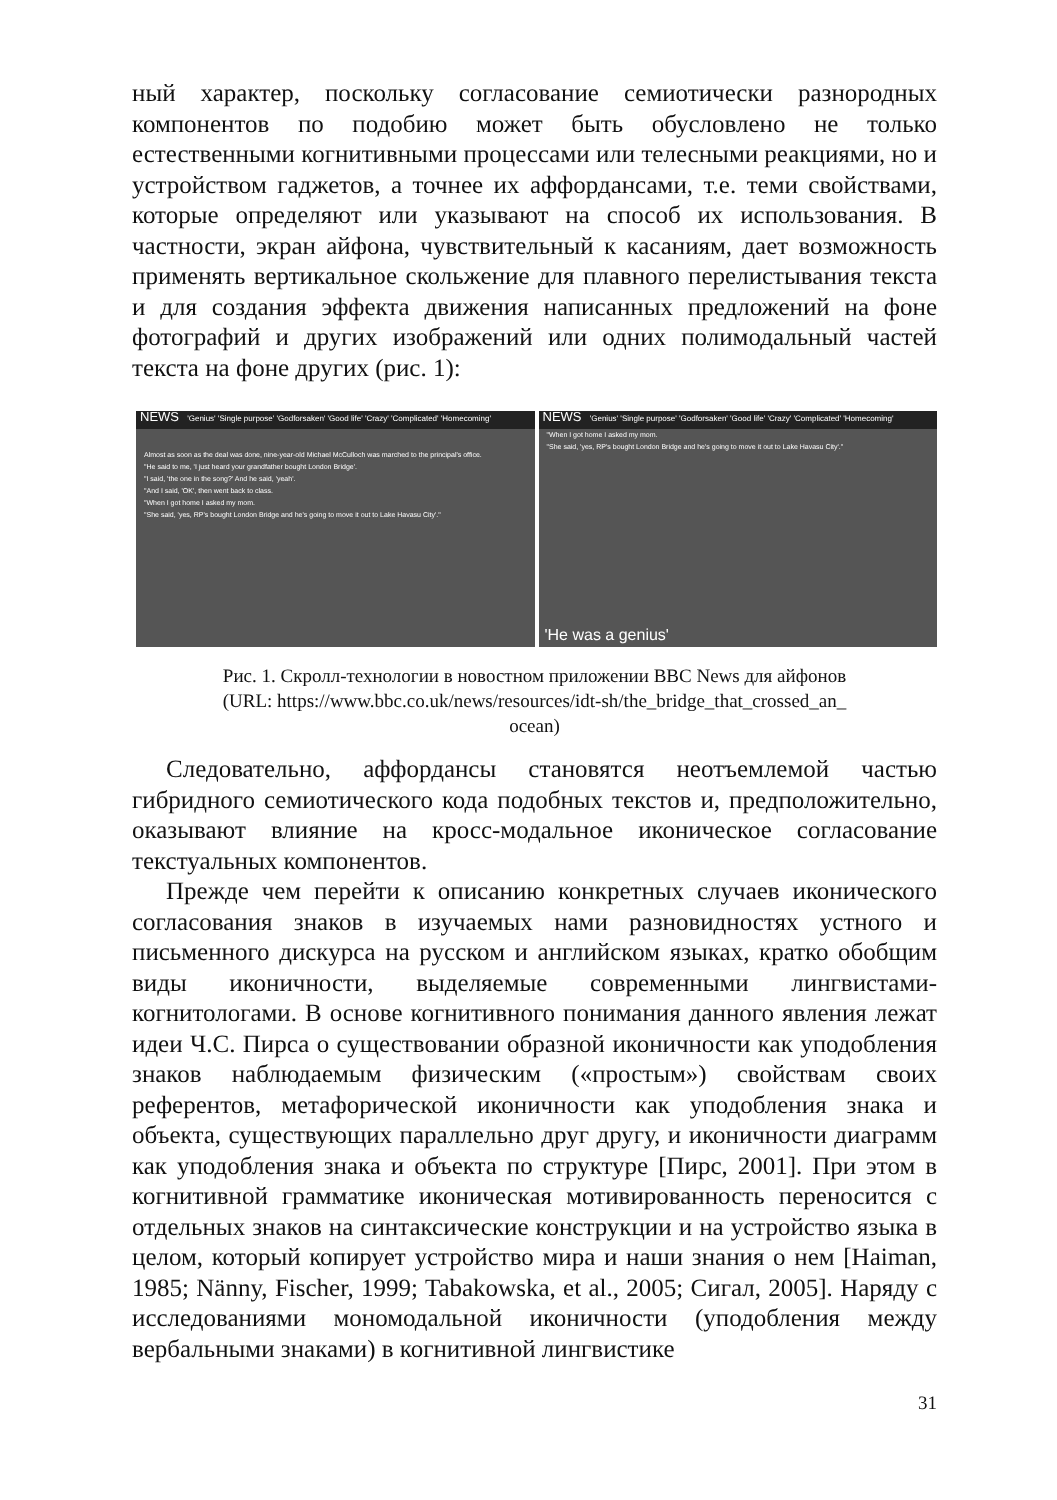ный характер, поскольку согласование семиотически разнородных компонентов по подобию может быть обусловлено не только естественными когнитивными процессами или телесными реакциями, но и устройством гаджетов, а точнее их аффордансами, т.е. теми свойствами, которые определяют или указывают на способ их использования. В частности, экран айфона, чувствительный к касаниям, дает возможность применять вертикальное скольжение для плавного перелистывания текста и для создания эффекта движения написанных предложений на фоне фотографий и других изображений или одних полимодальный частей текста на фоне других (рис. 1):
NEWS 'Genius' 'Single purpose' 'Godforsaken' 'Good life' 'Crazy' 'Complicated' 'Homecoming'
Almost as soon as the deal was done, nine-year-old Michael McCulloch was marched to the principal's office.
"He said to me, 'I just heard your grandfather bought London Bridge'.
"I said, 'the one in the song?' And he said, 'yeah'.
"And I said, 'OK', then went back to class.
"When I got home I asked my mom.
"She said, 'yes, RP's bought London Bridge and he's going to move it out to Lake Havasu City'."
NEWS 'Genius' 'Single purpose' 'Godforsaken' 'Good life' 'Crazy' 'Complicated' 'Homecoming'
"When I got home I asked my mom.
"She said, 'yes, RP's bought London Bridge and he's going to move it out to Lake Havasu City'."
'He was a genius'
Рис. 1. Скролл-технологии в новостном приложении BBC News для айфонов
(URL: https://www.bbc.co.uk/news/resources/idt-sh/the_bridge_that_crossed_an_
ocean)
Следовательно, аффордансы становятся неотъемлемой частью гибридного семиотического кода подобных текстов и, предположительно, оказывают влияние на кросс-модальное иконическое согласование текстуальных компонентов.
Прежде чем перейти к описанию конкретных случаев иконического согласования знаков в изучаемых нами разновидностях устного и письменного дискурса на русском и английском языках, кратко обобщим виды иконичности, выделяемые современными лингвистами-когнитологами. В основе когнитивного понимания данного явления лежат идеи Ч.С. Пирса о существовании образной иконичности как уподобления знаков наблюдаемым физическим («простым») свойствам своих референтов, метафорической иконичности как уподобления знака и объекта, существующих параллельно друг другу, и иконичности диаграмм как уподобления знака и объекта по структуре [Пирс, 2001]. При этом в когнитивной грамматике иконическая мотивированность переносится с отдельных знаков на синтаксические конструкции и на устройство языка в целом, который копирует устройство мира и наши знания о нем [Haiman, 1985; Nänny, Fischer, 1999; Tabakowska, et al., 2005; Сигал, 2005]. Наряду с исследованиями мономодальной иконичности (уподобления между вербальными знаками) в когнитивной лингвистике
31